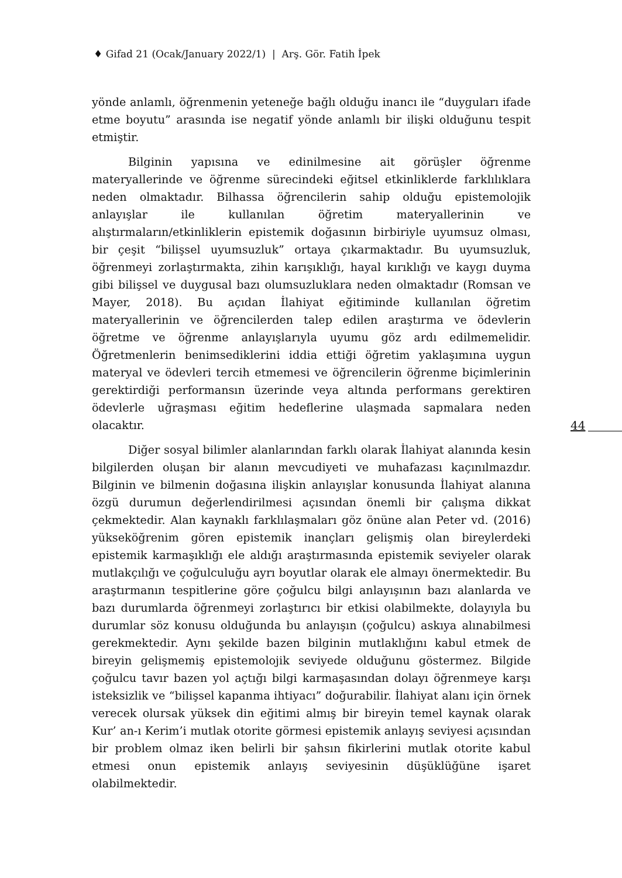♦ Gifad 21 (Ocak/January 2022/1) | Arş. Gör. Fatih İpek
44
yönde anlamlı, öğrenmenin yeteneğe bağlı olduğu inancı ile “duyguları ifade etme boyutu” arasında ise negatif yönde anlamlı bir ilişki olduğunu tespit etmiştir.
Bilginin yapısına ve edinilmesine ait görüşler öğrenme materyallerinde ve öğrenme sürecindeki eğitsel etkinliklerde farklılıklara neden olmaktadır. Bilhassa öğrencilerin sahip olduğu epistemolojik anlayışlar ile kullanılan öğretim materyallerinin ve alıştırmaların/etkinliklerin epistemik doğasının birbiriyle uyumsuz olması, bir çeşit “bilişsel uyumsuzluk” ortaya çıkarmaktadır. Bu uyumsuzluk, öğrenmeyi zorlaştırmakta, zihin karışıklığı, hayal kırıklığı ve kaygı duyma gibi bilişsel ve duygusal bazı olumsuzluklara neden olmaktadır (Romsan ve Mayer, 2018). Bu açıdan İlahiyat eğitiminde kullanılan öğretim materyallerinin ve öğrencilerden talep edilen araştırma ve ödevlerin öğretme ve öğrenme anlayışlarıyla uyumu göz ardı edilmemelidir. Öğretmenlerin benimsediklerini iddia ettiği öğretim yaklaşımına uygun materyal ve ödevleri tercih etmemesi ve öğrencilerin öğrenme biçimlerinin gerektirdiği performansın üzerinde veya altında performans gerektiren ödevlerle uğraşması eğitim hedeflerine ulaşmada sapmalara neden olacaktır.
Diğer sosyal bilimler alanlarından farklı olarak İlahiyat alanında kesin bilgilerden oluşan bir alanın mevcudiyeti ve muhafazası kaçınılmazdır. Bilginin ve bilmenin doğasına ilişkin anlayışlar konusunda İlahiyat alanına özgü durumun değerlendirilmesi açısından önemli bir çalışma dikkat çekmektedir. Alan kaynaklı farklılaşmaları göz önüne alan Peter vd. (2016) yükseköğrenim gören epistemik inançları gelişmiş olan bireylerdeki epistemik karmaşıklığı ele aldığı araştırmasında epistemik seviyeler olarak mutlakçılığı ve çoğulculuğu ayrı boyutlar olarak ele almayı önermektedir. Bu araştırmanın tespitlerine göre çoğulcu bilgi anlayışının bazı alanlarda ve bazı durumlarda öğrenmeyi zorlaştırıcı bir etkisi olabilmekte, dolayıyla bu durumlar söz konusu olduğunda bu anlayışın (çoğulcu) askıya alınabilmesi gerekmektedir. Aynı şekilde bazen bilginin mutlaklığını kabul etmek de bireyin gelişmemiş epistemolojik seviyede olduğunu göstermez. Bilgide çoğulcu tavır bazen yol açtığı bilgi karmaşasından dolayı öğrenmeye karşı isteksizlik ve “bilişsel kapanma ihtiyacı” doğurabilir. İlahiyat alanı için örnek verecek olursak yüksek din eğitimi almış bir bireyin temel kaynak olarak Kur’ an-ı Kerim’i mutlak otorite görmesi epistemik anlayış seviyesi açısından bir problem olmaz iken belirli bir şahsın fikirlerini mutlak otorite kabul etmesi onun epistemik anlayış seviyesinin düşüklüğüne işaret olabilmektedir.